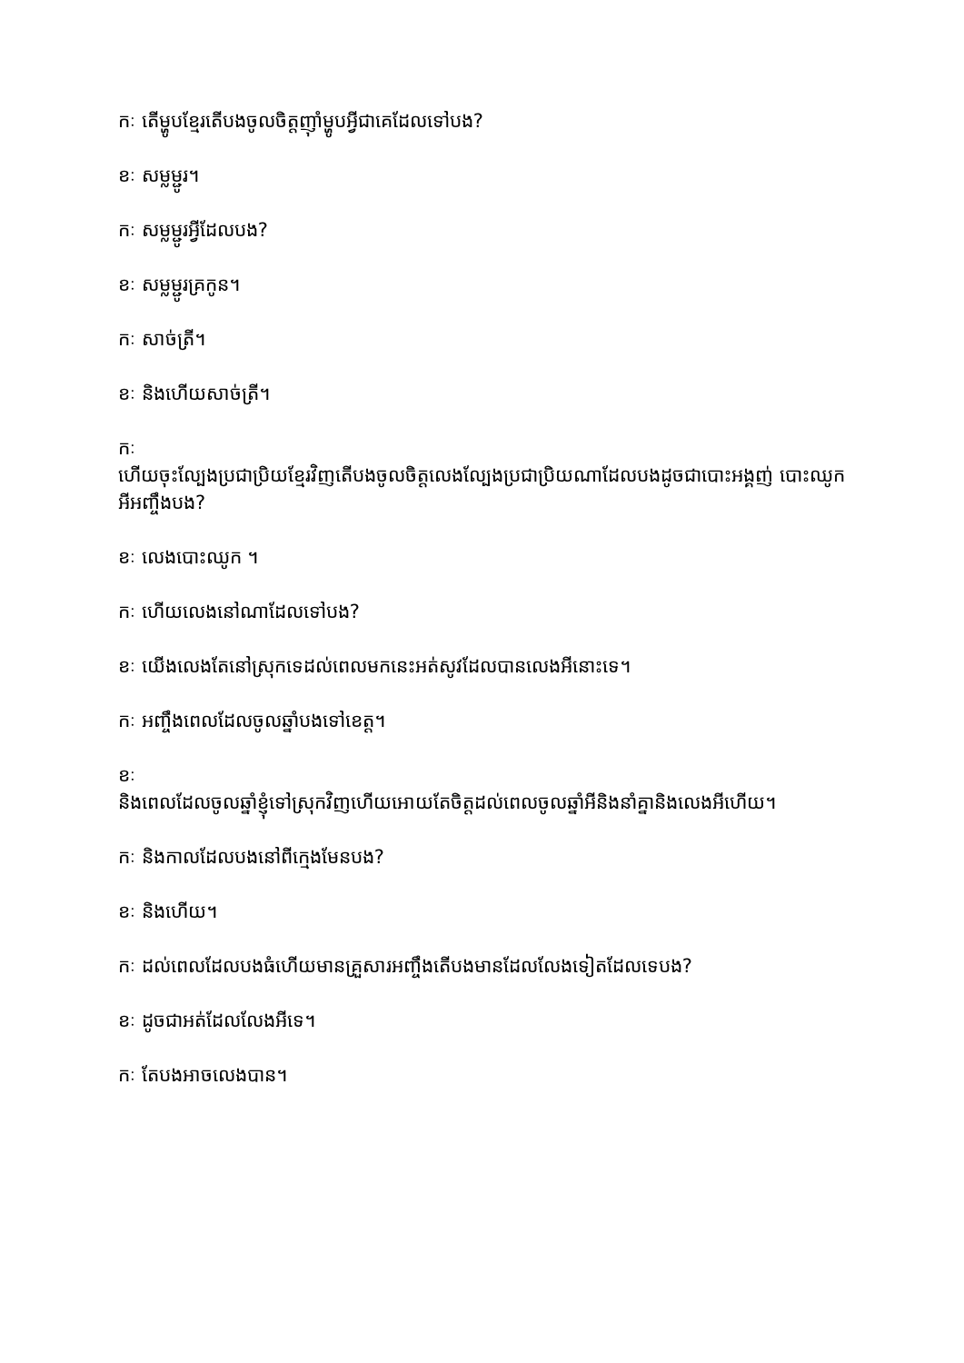កៈ តើម្ហូបខ្មែរតើបងចូលចិត្តញ៉ាំម្ហូបអ្វីជាគេដែលទៅបង?
ខៈ សម្លម្ជូរ។
កៈ សម្លម្ជូរអ្វីដែលបង?
ខៈ សម្លម្ជូរគ្រកូន។
កៈ សាច់ត្រី។
ខៈ និងហើយសាច់ត្រី។
កៈ
ហើយចុះល្បែងប្រជាប្រិយខ្មែរវិញតើបងចូលចិត្តលេងល្បែងប្រជាប្រិយណាដែលបងដូចជាបោះអង្គញ់ បោះឈូក អីអញ្ចឹងបង?
ខៈ លេងបោះឈូក ។
កៈ ហើយលេងនៅណាដែលទៅបង?
ខៈ យើងលេងតែនៅស្រុកទេដល់ពេលមកនេះអត់សូវដែលបានលេងអីនោះទេ។
កៈ អញ្ចឹងពេលដែលចូលឆ្នាំបងទៅខេត្ត។
ខៈ
និងពេលដែលចូលឆ្នាំខ្ញុំទៅស្រុកវិញហើយអោយតែចិត្តដល់ពេលចូលឆ្នាំអីនិងនាំគ្នានិងលេងអីហើយ។
កៈ និងកាលដែលបងនៅពីក្មេងមែនបង?
ខៈ និងហើយ។
កៈ ដល់ពេលដែលបងធំហើយមានគ្រួសារអញ្ចឹងតើបងមានដែលលែងទៀតដែលទេបង?
ខៈ ដូចជាអត់ដែលលែងអីទេ។
កៈ តែបងអាចលេងបាន។